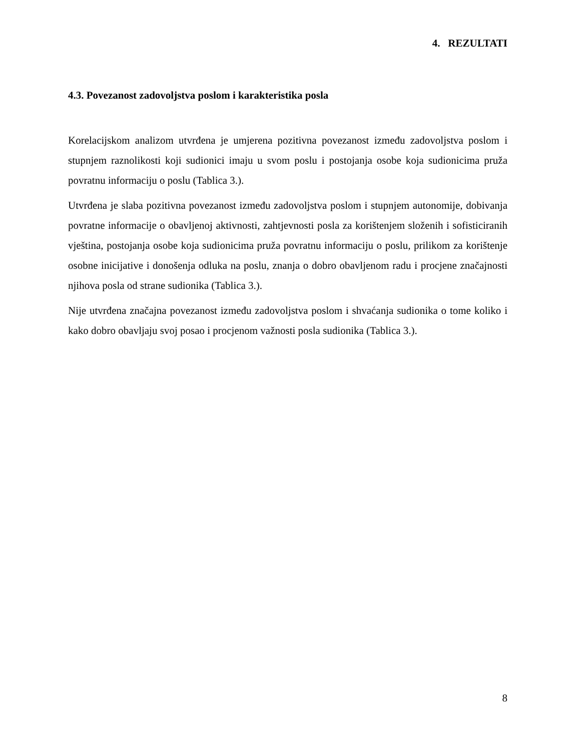4. REZULTATI
4.3. Povezanost zadovoljstva poslom i karakteristika posla
Korelacijskom analizom utvrđena je umjerena pozitivna povezanost između zadovoljstva poslom i stupnjem raznolikosti koji sudionici imaju u svom poslu i postojanja osobe koja sudionicima pruža povratnu informaciju o poslu (Tablica 3.).
Utvrđena je slaba pozitivna povezanost između zadovoljstva poslom i stupnjem autonomije, dobivanja povratne informacije o obavljenoj aktivnosti, zahtjevnosti posla za korištenjem složenih i sofisticiranih vještina, postojanja osobe koja sudionicima pruža povratnu informaciju o poslu, prilikom za korištenje osobne inicijative i donošenja odluka na poslu, znanja o dobro obavljenom radu i procjene značajnosti njihova posla od strane sudionika (Tablica 3.).
Nije utvrđena značajna povezanost između zadovoljstva poslom i shvaćanja sudionika o tome koliko i kako dobro obavljaju svoj posao i procjenom važnosti posla sudionika (Tablica 3.).
8